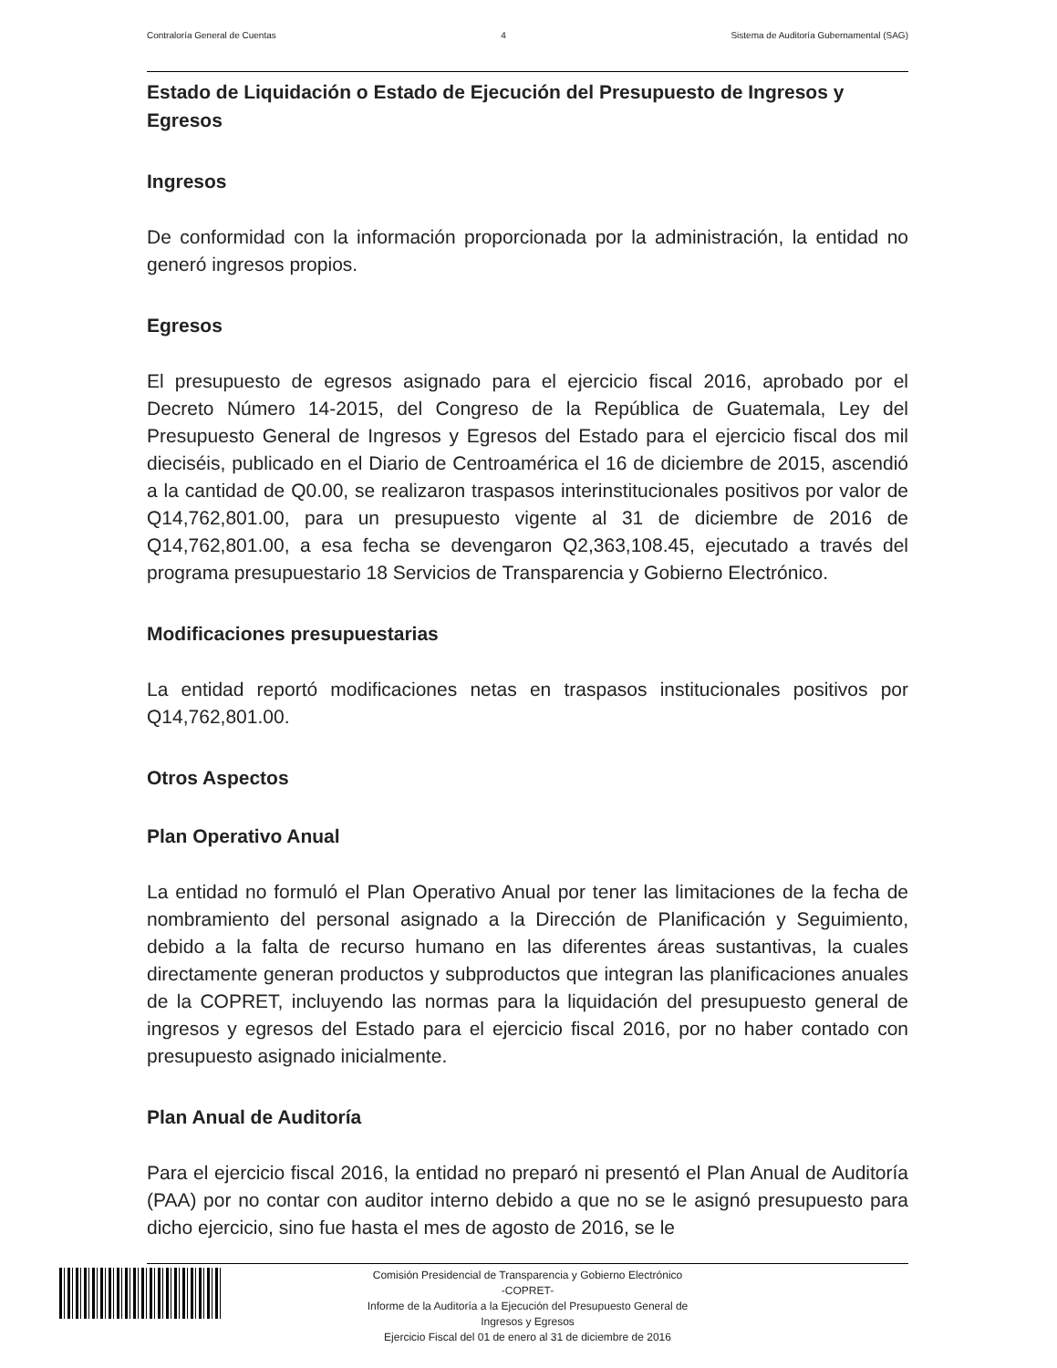Contraloría General de Cuentas 4 Sistema de Auditoría Gubernamental (SAG)
Estado de Liquidación o Estado de Ejecución del Presupuesto de Ingresos y Egresos
Ingresos
De conformidad con la información proporcionada por la administración, la entidad no generó ingresos propios.
Egresos
El presupuesto de egresos asignado para el ejercicio fiscal 2016, aprobado por el Decreto Número 14-2015, del Congreso de la República de Guatemala, Ley del Presupuesto General de Ingresos y Egresos del Estado para el ejercicio fiscal dos mil dieciséis, publicado en el Diario de Centroamérica el 16 de diciembre de 2015, ascendió a la cantidad de Q0.00, se realizaron traspasos interinstitucionales positivos por valor de Q14,762,801.00, para un presupuesto vigente al 31 de diciembre de 2016 de Q14,762,801.00, a esa fecha se devengaron Q2,363,108.45, ejecutado a través del programa presupuestario 18 Servicios de Transparencia y Gobierno Electrónico.
Modificaciones presupuestarias
La entidad reportó modificaciones netas en traspasos institucionales positivos por Q14,762,801.00.
Otros Aspectos
Plan Operativo Anual
La entidad no formuló el Plan Operativo Anual por tener las limitaciones de la fecha de nombramiento del personal asignado a la Dirección de Planificación y Seguimiento, debido a la falta de recurso humano en las diferentes áreas sustantivas, la cuales directamente generan productos y subproductos que integran las planificaciones anuales de la COPRET, incluyendo las normas para la liquidación del presupuesto general de ingresos y egresos del Estado para el ejercicio fiscal 2016, por no haber contado con presupuesto asignado inicialmente.
Plan Anual de Auditoría
Para el ejercicio fiscal 2016, la entidad no preparó ni presentó el Plan Anual de Auditoría (PAA) por no contar con auditor interno debido a que no se le asignó presupuesto para dicho ejercicio, sino fue hasta el mes de agosto de 2016, se le
Comisión Presidencial de Transparencia y Gobierno Electrónico
-COPRET-
Informe de la Auditoría a la Ejecución del Presupuesto General de
Ingresos y Egresos
Ejercicio Fiscal del 01 de enero al 31 de diciembre de 2016